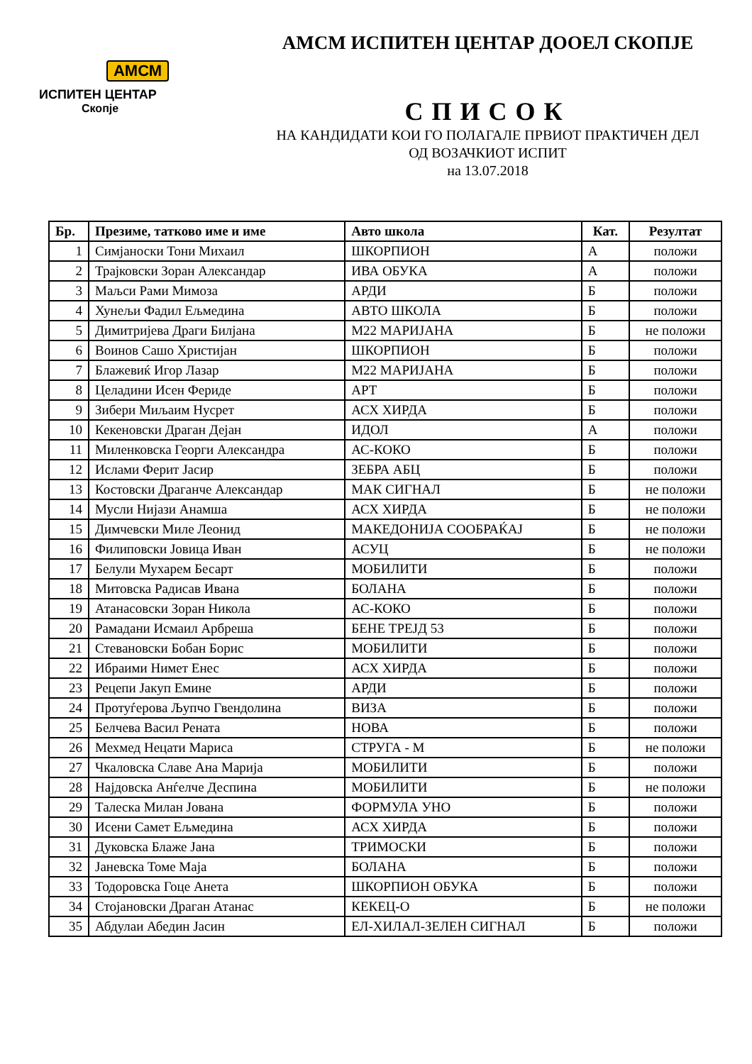АМСМ
ИСПИТЕН ЦЕНТАР
Скопје
АМСМ ИСПИТЕН ЦЕНТАР ДООЕЛ СКОПЈЕ
СПИСОК
НА КАНДИДАТИ КОИ ГО ПОЛАГАЛЕ ПРВИОТ ПРАКТИЧЕН ДЕЛ
ОД ВОЗАЧКИОТ ИСПИТ
на 13.07.2018
| Бр. | Презиме, татково име и име | Авто школа | Кат. | Резултат |
| --- | --- | --- | --- | --- |
| 1 | Симјаноски Тони Михаил | ШКОРПИОН | А | положи |
| 2 | Трајковски Зоран Александар | ИВА ОБУКА | А | положи |
| 3 | Маљси Рами Мимоза | АРДИ | Б | положи |
| 4 | Хунељи Фадил Ељмедина | АВТО ШКОЛА | Б | положи |
| 5 | Димитријева Драги Билјана | М22 МАРИЈАНА | Б | не положи |
| 6 | Воинов Сашо Христијан | ШКОРПИОН | Б | положи |
| 7 | Блажевиќ Игор Лазар | М22 МАРИЈАНА | Б | положи |
| 8 | Целадини Исен Фериде | АРТ | Б | положи |
| 9 | Зибери Миљаим Нусрет | АСХ ХИРДА | Б | положи |
| 10 | Кекеновски Драган Дејан | ИДОЛ | А | положи |
| 11 | Миленковска Георги Александра | АС-КОКО | Б | положи |
| 12 | Ислами Ферит Јасир | ЗЕБРА АБЦ | Б | положи |
| 13 | Костовски Драганче Александар | МАК СИГНАЛ | Б | не положи |
| 14 | Мусли Нијази Анамша | АСХ ХИРДА | Б | не положи |
| 15 | Димчевски Миле Леонид | МАКЕДОНИЈА СООБРАЌАЈ | Б | не положи |
| 16 | Филиповски Јовица Иван | АСУЦ | Б | не положи |
| 17 | Белули Мухарем Бесарт | МОБИЛИТИ | Б | положи |
| 18 | Митовска Радисав Ивана | БОЛАНА | Б | положи |
| 19 | Атанасовски Зоран Никола | АС-КОКО | Б | положи |
| 20 | Рамадани Исмаил Арбреша | БЕНЕ ТРЕЈД 53 | Б | положи |
| 21 | Стевановски Бобан Борис | МОБИЛИТИ | Б | положи |
| 22 | Ибраими Нимет Енес | АСХ ХИРДА | Б | положи |
| 23 | Рецепи Јакуп Емине | АРДИ | Б | положи |
| 24 | Протуѓерова Љупчо Гвендолина | ВИЗА | Б | положи |
| 25 | Белчева Васил Рената | НОВА | Б | положи |
| 26 | Мехмед Нецати Мариса | СТРУГА - М | Б | не положи |
| 27 | Чкаловска Славе Ана Марија | МОБИЛИТИ | Б | положи |
| 28 | Најдовска Анѓелче Деспина | МОБИЛИТИ | Б | не положи |
| 29 | Талеска Милан Јована | ФОРМУЛА УНО | Б | положи |
| 30 | Исени Самет Ељмедина | АСХ ХИРДА | Б | положи |
| 31 | Дуковска Блаже Јана | ТРИМОСКИ | Б | положи |
| 32 | Јаневска Томе Маја | БОЛАНА | Б | положи |
| 33 | Тодоровска Гоце Анета | ШКОРПИОН ОБУКА | Б | положи |
| 34 | Стојановски Драган Атанас | КЕКЕЦ-О | Б | не положи |
| 35 | Абдулаи Абедин Јасин | ЕЛ-ХИЛАЛ-ЗЕЛЕН СИГНАЛ | Б | положи |